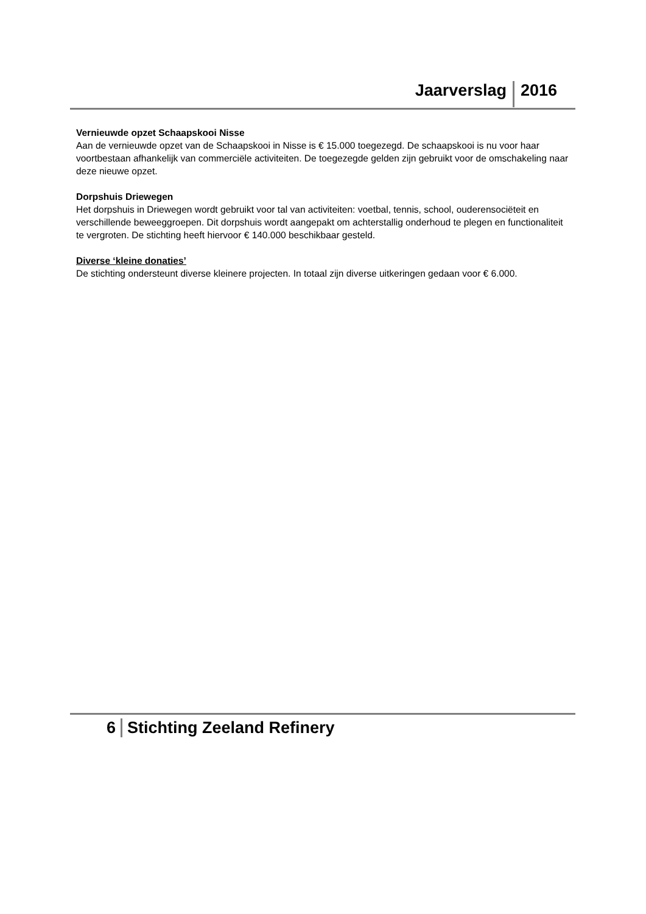Jaarverslag 2016
Vernieuwde opzet Schaapskooi Nisse
Aan de vernieuwde opzet van de Schaapskooi in Nisse is € 15.000 toegezegd. De schaapskooi is nu voor haar voortbestaan afhankelijk van commerciële activiteiten. De toegezegde gelden zijn gebruikt voor de omschakeling naar deze nieuwe opzet.
Dorpshuis Driewegen
Het dorpshuis in Driewegen wordt gebruikt voor tal van activiteiten: voetbal, tennis, school, ouderensociëteit en verschillende beweeggroepen. Dit dorpshuis wordt aangepakt om achterstallig onderhoud te plegen en functionaliteit te vergroten. De stichting heeft hiervoor € 140.000 beschikbaar gesteld.
Diverse ‘kleine donaties’
De stichting ondersteunt diverse kleinere projecten. In totaal zijn diverse uitkeringen gedaan voor € 6.000.
6 Stichting Zeeland Refinery